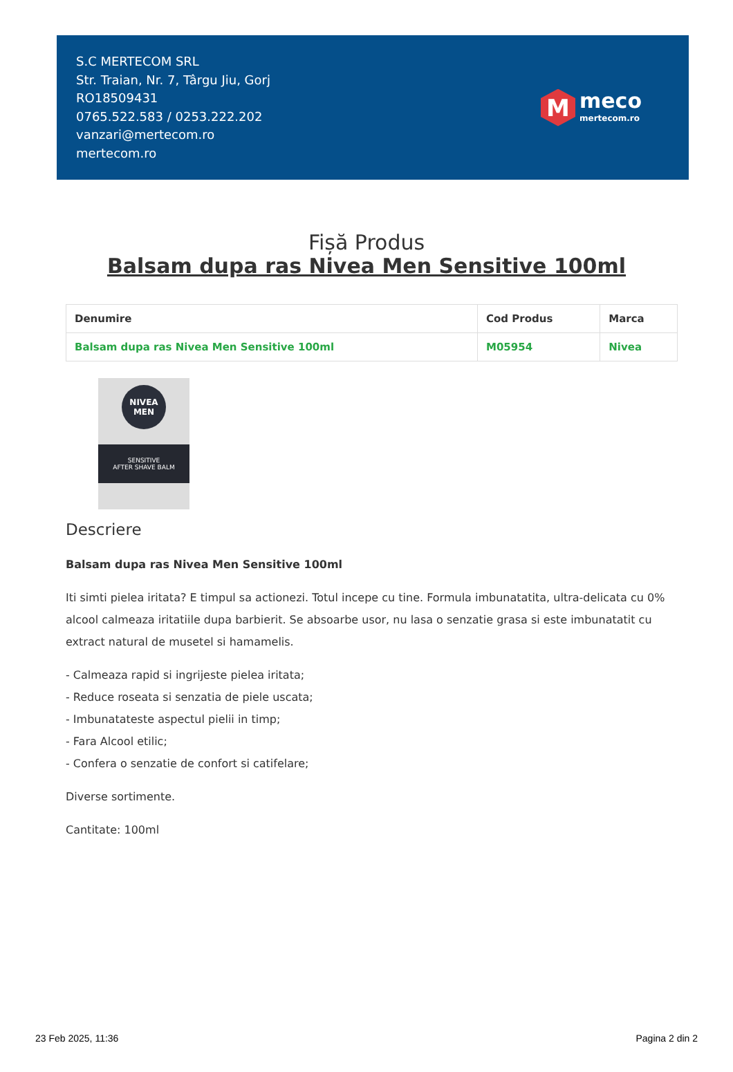S.C MERTECOM SRL
Str. Traian, Nr. 7, Târgu Jiu, Gorj
RO18509431
0765.522.583 / 0253.222.202
vanzari@mertecom.ro
mertecom.ro
M
meco
mertecom.ro
Fișă Produs
Balsam dupa ras Nivea Men Sensitive 100ml
| Denumire | Cod Produs | Marca |
| --- | --- | --- |
| Balsam dupa ras Nivea Men Sensitive 100ml | M05954 | Nivea |
NIVEA
MEN
SENSITIVE
AFTER SHAVE BALM
Descriere
Balsam dupa ras Nivea Men Sensitive 100ml
Iti simti pielea iritata? E timpul sa actionezi. Totul incepe cu tine. Formula imbunatatita, ultra-delicata cu 0% alcool calmeaza iritatiile dupa barbierit. Se absoarbe usor, nu lasa o senzatie grasa si este imbunatatit cu extract natural de musetel si hamamelis.
- Calmeaza rapid si ingrijeste pielea iritata;
- Reduce roseata si senzatia de piele uscata;
- Imbunatateste aspectul pielii in timp;
- Fara Alcool etilic;
- Confera o senzatie de confort si catifelare;
Diverse sortimente.
Cantitate: 100ml
23 Feb 2025, 11:36 Pagina 2 din 2